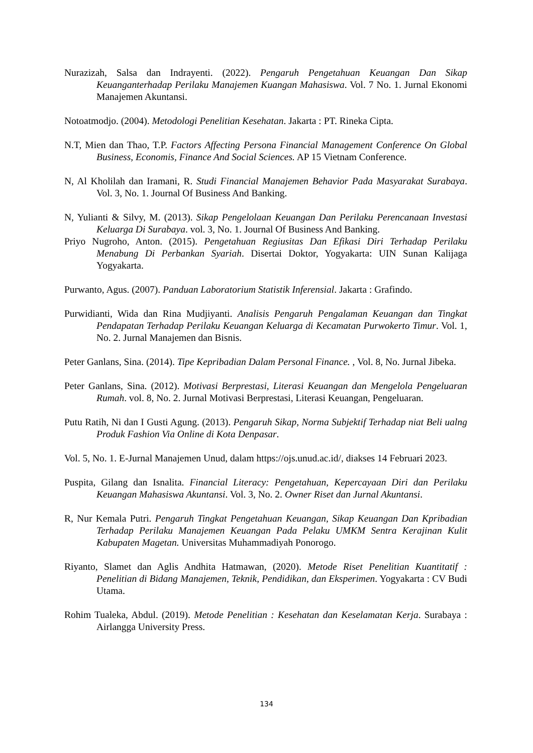Nurazizah, Salsa dan Indrayenti. (2022). Pengaruh Pengetahuan Keuangan Dan Sikap Keuanganterhadap Perilaku Manajemen Kuangan Mahasiswa. Vol. 7 No. 1. Jurnal Ekonomi Manajemen Akuntansi.
Notoatmodjo. (2004). Metodologi Penelitian Kesehatan. Jakarta : PT. Rineka Cipta.
N.T, Mien dan Thao, T.P. Factors Affecting Persona Financial Management Conference On Global Business, Economis, Finance And Social Sciences. AP 15 Vietnam Conference.
N, Al Kholilah dan Iramani, R. Studi Financial Manajemen Behavior Pada Masyarakat Surabaya. Vol. 3, No. 1. Journal Of Business And Banking.
N, Yulianti & Silvy, M. (2013). Sikap Pengelolaan Keuangan Dan Perilaku Perencanaan Investasi Keluarga Di Surabaya. vol. 3, No. 1. Journal Of Business And Banking.
Priyo Nugroho, Anton. (2015). Pengetahuan Regiusitas Dan Efikasi Diri Terhadap Perilaku Menabung Di Perbankan Syariah. Disertai Doktor, Yogyakarta: UIN Sunan Kalijaga Yogyakarta.
Purwanto, Agus. (2007). Panduan Laboratorium Statistik Inferensial. Jakarta : Grafindo.
Purwidianti, Wida dan Rina Mudjiyanti. Analisis Pengaruh Pengalaman Keuangan dan Tingkat Pendapatan Terhadap Perilaku Keuangan Keluarga di Kecamatan Purwokerto Timur. Vol. 1, No. 2. Jurnal Manajemen dan Bisnis.
Peter Ganlans, Sina. (2014). Tipe Kepribadian Dalam Personal Finance. , Vol. 8, No. Jurnal Jibeka.
Peter Ganlans, Sina. (2012). Motivasi Berprestasi, Literasi Keuangan dan Mengelola Pengeluaran Rumah. vol. 8, No. 2. Jurnal Motivasi Berprestasi, Literasi Keuangan, Pengeluaran.
Putu Ratih, Ni dan I Gusti Agung. (2013). Pengaruh Sikap, Norma Subjektif Terhadap niat Beli ualng Produk Fashion Via Online di Kota Denpasar.
Vol. 5, No. 1. E-Jurnal Manajemen Unud, dalam https://ojs.unud.ac.id/, diakses 14 Februari 2023.
Puspita, Gilang dan Isnalita. Financial Literacy: Pengetahuan, Kepercayaan Diri dan Perilaku Keuangan Mahasiswa Akuntansi. Vol. 3, No. 2. Owner Riset dan Jurnal Akuntansi.
R, Nur Kemala Putri. Pengaruh Tingkat Pengetahuan Keuangan, Sikap Keuangan Dan Kpribadian Terhadap Perilaku Manajemen Keuangan Pada Pelaku UMKM Sentra Kerajinan Kulit Kabupaten Magetan. Universitas Muhammadiyah Ponorogo.
Riyanto, Slamet dan Aglis Andhita Hatmawan, (2020). Metode Riset Penelitian Kuantitatif : Penelitian di Bidang Manajemen, Teknik, Pendidikan, dan Eksperimen. Yogyakarta : CV Budi Utama.
Rohim Tualeka, Abdul. (2019). Metode Penelitian : Kesehatan dan Keselamatan Kerja. Surabaya : Airlangga University Press.
134